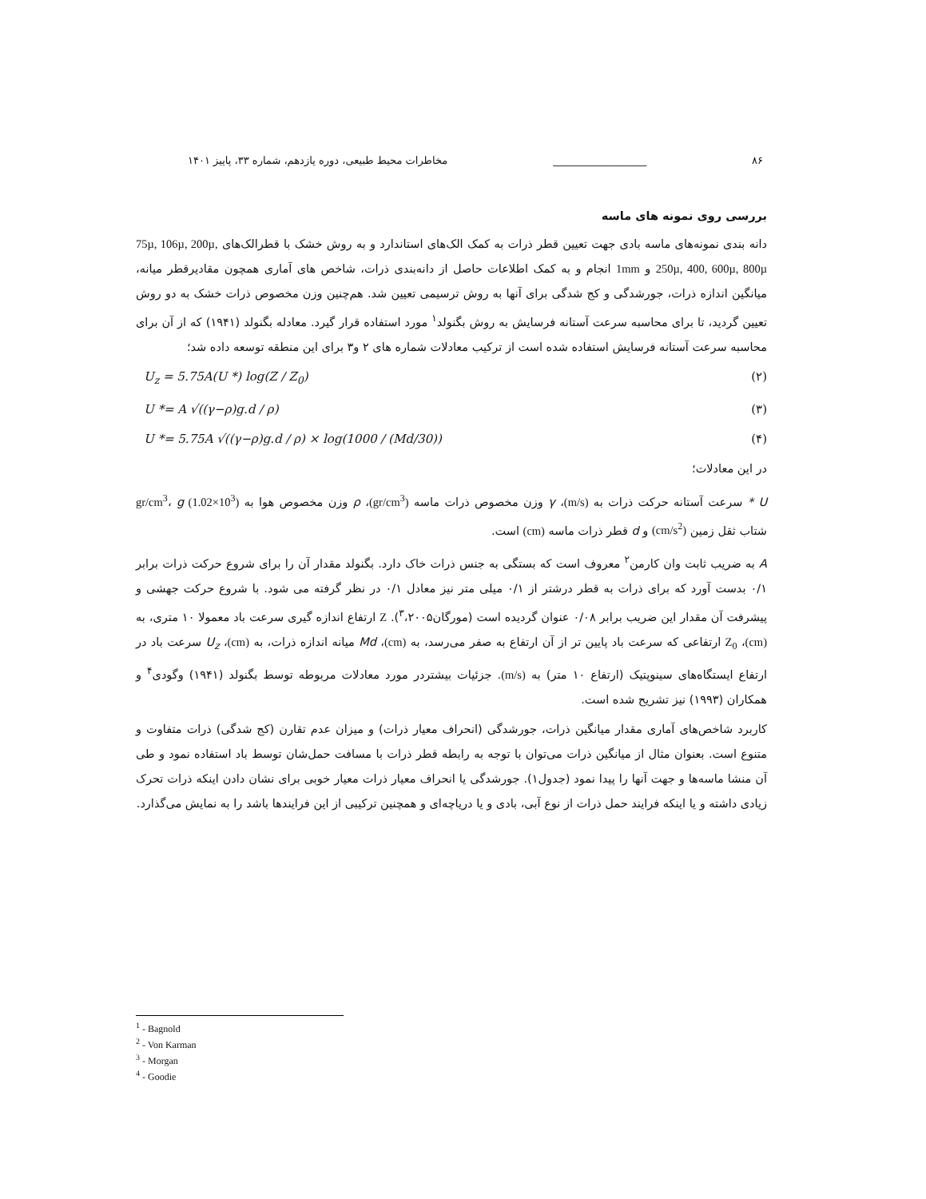۸۶ __________________ مخاطرات محیط طبیعی، دوره یازدهم، شماره ۳۳، پاییز ۱۴۰۱
بررسی روی نمونه های ماسه
دانه بندی نمونه‌های ماسه بادی جهت تعیین قطر ذرات به کمک الک‌های استاندارد و به روش خشک با قطرالک‌های 75µ, 106µ, 200µ, 250µ, 400, 600µ, 800µ و 1mm انجام و به کمک اطلاعات حاصل از دانه‌بندی ذرات، شاخص های آماری همچون مقادیرقطر میانه، میانگین اندازه ذرات، جورشدگی و کج شدگی برای آنها به روش ترسیمی تعیین شد. هم‌چنین وزن مخصوص ذرات خشک به دو روش تعیین گردید، تا برای محاسبه سرعت آستانه فرسایش به روش بگنولد<sup>۱</sup> مورد استفاده قرار گیرد. معادله بگنولد (۱۹۴۱) که از آن برای محاسبه سرعت آستانه فرسایش استفاده شده است از ترکیب معادلات شماره های ۲ و۳ برای این منطقه توسعه داده شد؛
U<sub>z</sub> = 5.75A(U *) log(Z / Z<sub>0</sub>) (۲)
U *= A √((γ−ρ)g.d / ρ) (۳)
U *= 5.75A √((γ−ρ)g.d / ρ) × log(1000 / (Md/30)) (۴)
در این معادلات؛
U * سرعت آستانه حرکت ذرات به (m/s)، γ وزن مخصوص ذرات ماسه (gr/cm<sup>3</sup>)، ρ وزن مخصوص هوا به (10<sup>3</sup>×1.02) gr/cm<sup>3</sup>، g شتاب ثقل زمین (cm/s<sup>2</sup>) و d قطر ذرات ماسه (cm) است.
A به ضریب ثابت وان کارمن<sup>۲</sup> معروف است که بستگی به جنس ذرات خاک دارد. بگنولد مقدار آن را برای شروع حرکت ذرات برابر ۰/۱ بدست آورد که برای ذرات به قطر درشتر از ۰/۱ میلی متر نیز معادل ۰/۱ در نظر گرفته می شود. با شروع حرکت جهشی و پیشرفت آن مقدار این ضریب برابر ۰/۰۸ عنوان گردیده است (مورگان<sup>۳</sup>،۲۰۰۵). Z ارتفاع اندازه گیری سرعت باد معمولا ۱۰ متری، به (cm)، Z<sub>0</sub> ارتفاعی که سرعت باد پایین تر از آن ارتفاع به صفر می‌رسد، به (cm)، Md میانه اندازه ذرات، به (cm)، U<sub>z</sub> سرعت باد در ارتفاع ایستگاه‌های سینوپتیک (ارتفاع ۱۰ متر) به (m/s). جزئیات بیشتردر مورد معادلات مربوطه توسط بگنولد (۱۹۴۱) وگودی<sup>۴</sup> و همکاران (۱۹۹۳) نیز تشریح شده است.
کاربرد شاخص‌های آماری مقدار میانگین ذرات، جورشدگی (انحراف معیار ذرات) و میزان عدم تقارن (کج شدگی) ذرات متفاوت و متنوع است. بعنوان مثال از میانگین ذرات می‌توان با توجه به رابطه قطر ذرات با مسافت حمل‌شان توسط باد استفاده نمود و طی آن منشا ماسه‌ها و جهت آنها را پیدا نمود (جدول۱). جورشدگی یا انحراف معیار ذرات معیار خوبی برای نشان دادن اینکه ذرات تحرک زیادی داشته و یا اینکه فرایند حمل ذرات از نوع آبی، بادی و یا دریاچه‌ای و همچنین ترکیبی از این فرایندها باشد را به نمایش می‌گذارد.
<sup>1</sup> - Bagnold
<sup>2</sup> - Von Karman
<sup>3</sup> - Morgan
<sup>4</sup> - Goodie